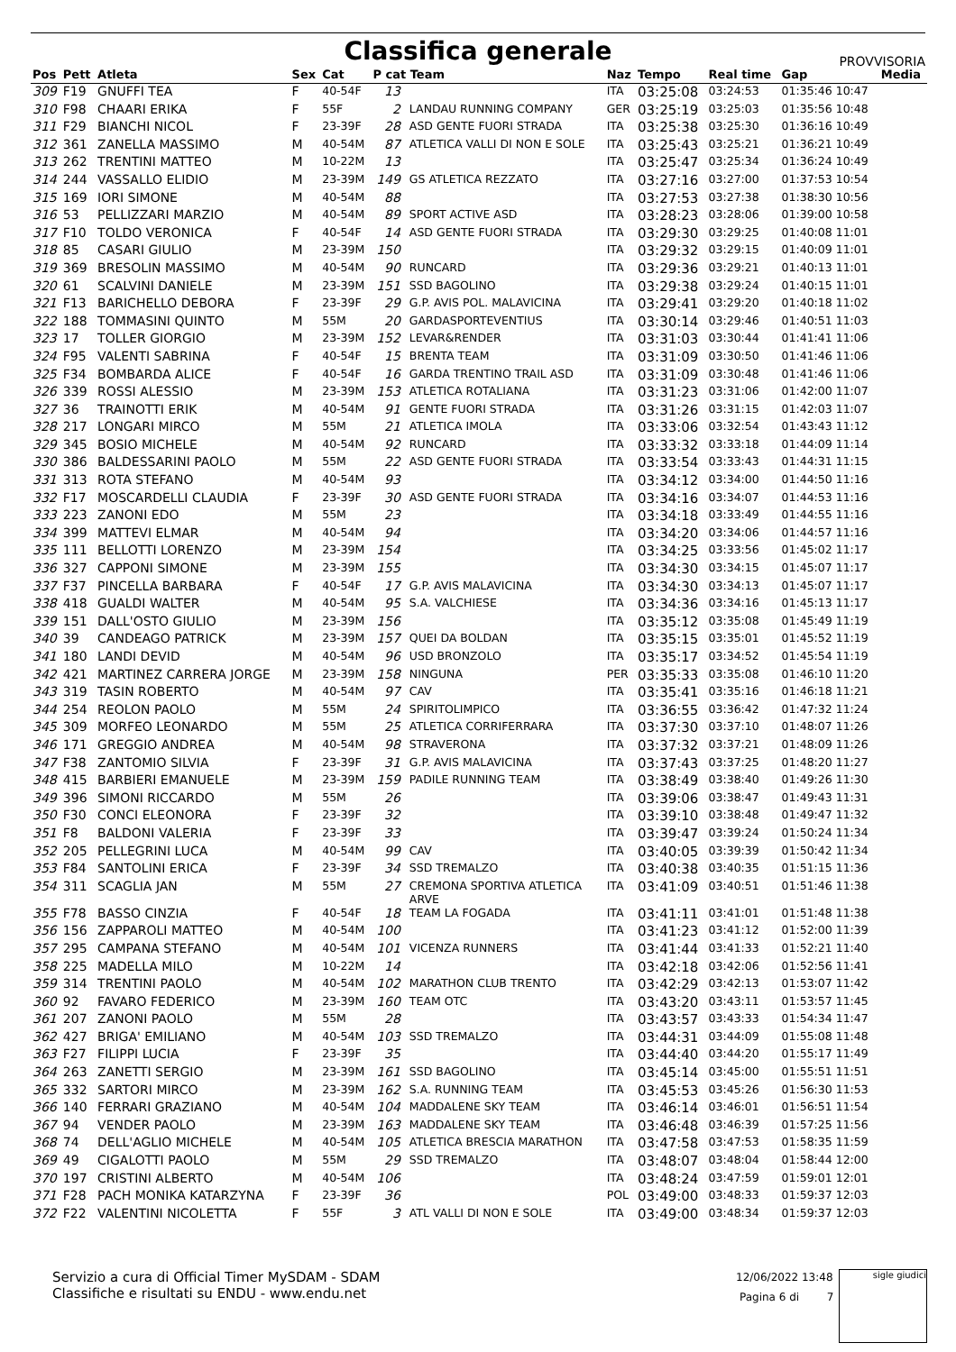Classifica generale
PROVVISORIA
| Pos | Pett | Atleta | Sex | Cat | P cat Team | | Naz | Tempo | Real time | Gap | Media |
| --- | --- | --- | --- | --- | --- | --- | --- | --- | --- | --- | --- |
| 309 | F19 | GNUFFI TEA | F | 40-54F | 13 | | ITA | 03:25:08 | 03:24:53 | 01:35:46 10:47 | |
| 310 | F98 | CHAARI ERIKA | F | 55F | 2 | LANDAU RUNNING COMPANY | GER | 03:25:19 | 03:25:03 | 01:35:56 10:48 | |
| 311 | F29 | BIANCHI NICOL | F | 23-39F | 28 | ASD GENTE FUORI STRADA | ITA | 03:25:38 | 03:25:30 | 01:36:16 10:49 | |
| 312 | 361 | ZANELLA MASSIMO | M | 40-54M | 87 | ATLETICA VALLI DI NON E SOLE | ITA | 03:25:43 | 03:25:21 | 01:36:21 10:49 | |
| 313 | 262 | TRENTINI MATTEO | M | 10-22M | 13 | | ITA | 03:25:47 | 03:25:34 | 01:36:24 10:49 | |
| 314 | 244 | VASSALLO ELIDIO | M | 23-39M | 149 | GS ATLETICA REZZATO | ITA | 03:27:16 | 03:27:00 | 01:37:53 10:54 | |
| 315 | 169 | IORI SIMONE | M | 40-54M | 88 | | ITA | 03:27:53 | 03:27:38 | 01:38:30 10:56 | |
| 316 | 53 | PELLIZZARI MARZIO | M | 40-54M | 89 | SPORT ACTIVE ASD | ITA | 03:28:23 | 03:28:06 | 01:39:00 10:58 | |
| 317 | F10 | TOLDO VERONICA | F | 40-54F | 14 | ASD GENTE FUORI STRADA | ITA | 03:29:30 | 03:29:25 | 01:40:08 11:01 | |
| 318 | 85 | CASARI GIULIO | M | 23-39M | 150 | | ITA | 03:29:32 | 03:29:15 | 01:40:09 11:01 | |
| 319 | 369 | BRESOLIN MASSIMO | M | 40-54M | 90 | RUNCARD | ITA | 03:29:36 | 03:29:21 | 01:40:13 11:01 | |
| 320 | 61 | SCALVINI DANIELE | M | 23-39M | 151 | SSD BAGOLINO | ITA | 03:29:38 | 03:29:24 | 01:40:15 11:01 | |
| 321 | F13 | BARICHELLO DEBORA | F | 23-39F | 29 | G.P. AVIS POL. MALAVICINA | ITA | 03:29:41 | 03:29:20 | 01:40:18 11:02 | |
| 322 | 188 | TOMMASINI QUINTO | M | 55M | 20 | GARDASPORTEVENTIUS | ITA | 03:30:14 | 03:29:46 | 01:40:51 11:03 | |
| 323 | 17 | TOLLER GIORGIO | M | 23-39M | 152 | LEVAR&RENDER | ITA | 03:31:03 | 03:30:44 | 01:41:41 11:06 | |
| 324 | F95 | VALENTI SABRINA | F | 40-54F | 15 | BRENTA TEAM | ITA | 03:31:09 | 03:30:50 | 01:41:46 11:06 | |
| 325 | F34 | BOMBARDA ALICE | F | 40-54F | 16 | GARDA TRENTINO TRAIL ASD | ITA | 03:31:09 | 03:30:48 | 01:41:46 11:06 | |
| 326 | 339 | ROSSI ALESSIO | M | 23-39M | 153 | ATLETICA ROTALIANA | ITA | 03:31:23 | 03:31:06 | 01:42:00 11:07 | |
| 327 | 36 | TRAINOTTI ERIK | M | 40-54M | 91 | GENTE FUORI STRADA | ITA | 03:31:26 | 03:31:15 | 01:42:03 11:07 | |
| 328 | 217 | LONGARI MIRCO | M | 55M | 21 | ATLETICA IMOLA | ITA | 03:33:06 | 03:32:54 | 01:43:43 11:12 | |
| 329 | 345 | BOSIO MICHELE | M | 40-54M | 92 | RUNCARD | ITA | 03:33:32 | 03:33:18 | 01:44:09 11:14 | |
| 330 | 386 | BALDESSARINI PAOLO | M | 55M | 22 | ASD GENTE FUORI STRADA | ITA | 03:33:54 | 03:33:43 | 01:44:31 11:15 | |
| 331 | 313 | ROTA STEFANO | M | 40-54M | 93 | | ITA | 03:34:12 | 03:34:00 | 01:44:50 11:16 | |
| 332 | F17 | MOSCARDELLI CLAUDIA | F | 23-39F | 30 | ASD GENTE FUORI STRADA | ITA | 03:34:16 | 03:34:07 | 01:44:53 11:16 | |
| 333 | 223 | ZANONI EDO | M | 55M | 23 | | ITA | 03:34:18 | 03:33:49 | 01:44:55 11:16 | |
| 334 | 399 | MATTEVI ELMAR | M | 40-54M | 94 | | ITA | 03:34:20 | 03:34:06 | 01:44:57 11:16 | |
| 335 | 111 | BELLOTTI LORENZO | M | 23-39M | 154 | | ITA | 03:34:25 | 03:33:56 | 01:45:02 11:17 | |
| 336 | 327 | CAPPONI SIMONE | M | 23-39M | 155 | | ITA | 03:34:30 | 03:34:15 | 01:45:07 11:17 | |
| 337 | F37 | PINCELLA BARBARA | F | 40-54F | 17 | G.P. AVIS MALAVICINA | ITA | 03:34:30 | 03:34:13 | 01:45:07 11:17 | |
| 338 | 418 | GUALDI WALTER | M | 40-54M | 95 | S.A. VALCHIESE | ITA | 03:34:36 | 03:34:16 | 01:45:13 11:17 | |
| 339 | 151 | DALL'OSTO GIULIO | M | 23-39M | 156 | | ITA | 03:35:12 | 03:35:08 | 01:45:49 11:19 | |
| 340 | 39 | CANDEAGO PATRICK | M | 23-39M | 157 | QUEI DA BOLDAN | ITA | 03:35:15 | 03:35:01 | 01:45:52 11:19 | |
| 341 | 180 | LANDI DEVID | M | 40-54M | 96 | USD BRONZOLO | ITA | 03:35:17 | 03:34:52 | 01:45:54 11:19 | |
| 342 | 421 | MARTINEZ CARRERA JORGE | M | 23-39M | 158 | NINGUNA | PER | 03:35:33 | 03:35:08 | 01:46:10 11:20 | |
| 343 | 319 | TASIN ROBERTO | M | 40-54M | 97 | CAV | ITA | 03:35:41 | 03:35:16 | 01:46:18 11:21 | |
| 344 | 254 | REOLON PAOLO | M | 55M | 24 | SPIRITOLIMPICO | ITA | 03:36:55 | 03:36:42 | 01:47:32 11:24 | |
| 345 | 309 | MORFEO LEONARDO | M | 55M | 25 | ATLETICA CORRIFERRARA | ITA | 03:37:30 | 03:37:10 | 01:48:07 11:26 | |
| 346 | 171 | GREGGIO ANDREA | M | 40-54M | 98 | STRAVERONA | ITA | 03:37:32 | 03:37:21 | 01:48:09 11:26 | |
| 347 | F38 | ZANTOMIO SILVIA | F | 23-39F | 31 | G.P. AVIS MALAVICINA | ITA | 03:37:43 | 03:37:25 | 01:48:20 11:27 | |
| 348 | 415 | BARBIERI EMANUELE | M | 23-39M | 159 | PADILE RUNNING TEAM | ITA | 03:38:49 | 03:38:40 | 01:49:26 11:30 | |
| 349 | 396 | SIMONI RICCARDO | M | 55M | 26 | | ITA | 03:39:06 | 03:38:47 | 01:49:43 11:31 | |
| 350 | F30 | CONCI ELEONORA | F | 23-39F | 32 | | ITA | 03:39:10 | 03:38:48 | 01:49:47 11:32 | |
| 351 | F8 | BALDONI VALERIA | F | 23-39F | 33 | | ITA | 03:39:47 | 03:39:24 | 01:50:24 11:34 | |
| 352 | 205 | PELLEGRINI LUCA | M | 40-54M | 99 | CAV | ITA | 03:40:05 | 03:39:39 | 01:50:42 11:34 | |
| 353 | F84 | SANTOLINI ERICA | F | 23-39F | 34 | SSD TREMALZO | ITA | 03:40:38 | 03:40:35 | 01:51:15 11:36 | |
| 354 | 311 | SCAGLIA JAN | M | 55M | 27 | CREMONA SPORTIVA ATLETICA ARVE | ITA | 03:41:09 | 03:40:51 | 01:51:46 11:38 | |
| 355 | F78 | BASSO CINZIA | F | 40-54F | 18 | TEAM LA FOGADA | ITA | 03:41:11 | 03:41:01 | 01:51:48 11:38 | |
| 356 | 156 | ZAPPAROLI MATTEO | M | 40-54M | 100 | | ITA | 03:41:23 | 03:41:12 | 01:52:00 11:39 | |
| 357 | 295 | CAMPANA STEFANO | M | 40-54M | 101 | VICENZA RUNNERS | ITA | 03:41:44 | 03:41:33 | 01:52:21 11:40 | |
| 358 | 225 | MADELLA MILO | M | 10-22M | 14 | | ITA | 03:42:18 | 03:42:06 | 01:52:56 11:41 | |
| 359 | 314 | TRENTINI PAOLO | M | 40-54M | 102 | MARATHON CLUB TRENTO | ITA | 03:42:29 | 03:42:13 | 01:53:07 11:42 | |
| 360 | 92 | FAVARO FEDERICO | M | 23-39M | 160 | TEAM OTC | ITA | 03:43:20 | 03:43:11 | 01:53:57 11:45 | |
| 361 | 207 | ZANONI PAOLO | M | 55M | 28 | | ITA | 03:43:57 | 03:43:33 | 01:54:34 11:47 | |
| 362 | 427 | BRIGA' EMILIANO | M | 40-54M | 103 | SSD TREMALZO | ITA | 03:44:31 | 03:44:09 | 01:55:08 11:48 | |
| 363 | F27 | FILIPPI LUCIA | F | 23-39F | 35 | | ITA | 03:44:40 | 03:44:20 | 01:55:17 11:49 | |
| 364 | 263 | ZANETTI SERGIO | M | 23-39M | 161 | SSD BAGOLINO | ITA | 03:45:14 | 03:45:00 | 01:55:51 11:51 | |
| 365 | 332 | SARTORI MIRCO | M | 23-39M | 162 | S.A. RUNNING TEAM | ITA | 03:45:53 | 03:45:26 | 01:56:30 11:53 | |
| 366 | 140 | FERRARI GRAZIANO | M | 40-54M | 104 | MADDALENE SKY TEAM | ITA | 03:46:14 | 03:46:01 | 01:56:51 11:54 | |
| 367 | 94 | VENDER PAOLO | M | 23-39M | 163 | MADDALENE SKY TEAM | ITA | 03:46:48 | 03:46:39 | 01:57:25 11:56 | |
| 368 | 74 | DELL'AGLIO MICHELE | M | 40-54M | 105 | ATLETICA BRESCIA MARATHON | ITA | 03:47:58 | 03:47:53 | 01:58:35 11:59 | |
| 369 | 49 | CIGALOTTI PAOLO | M | 55M | 29 | SSD TREMALZO | ITA | 03:48:07 | 03:48:04 | 01:58:44 12:00 | |
| 370 | 197 | CRISTINI ALBERTO | M | 40-54M | 106 | | ITA | 03:48:24 | 03:47:59 | 01:59:01 12:01 | |
| 371 | F28 | PACH MONIKA KATARZYNA | F | 23-39F | 36 | | POL | 03:49:00 | 03:48:33 | 01:59:37 12:03 | |
| 372 | F22 | VALENTINI NICOLETTA | F | 55F | 3 | ATL VALLI DI NON E SOLE | ITA | 03:49:00 | 03:48:34 | 01:59:37 12:03 | |
Servizio a cura di Official Timer MySDAM - SDAM
Classifiche e risultati su ENDU - www.endu.net
12/06/2022 13:48
Pagina 6 di 7
sigle giudici